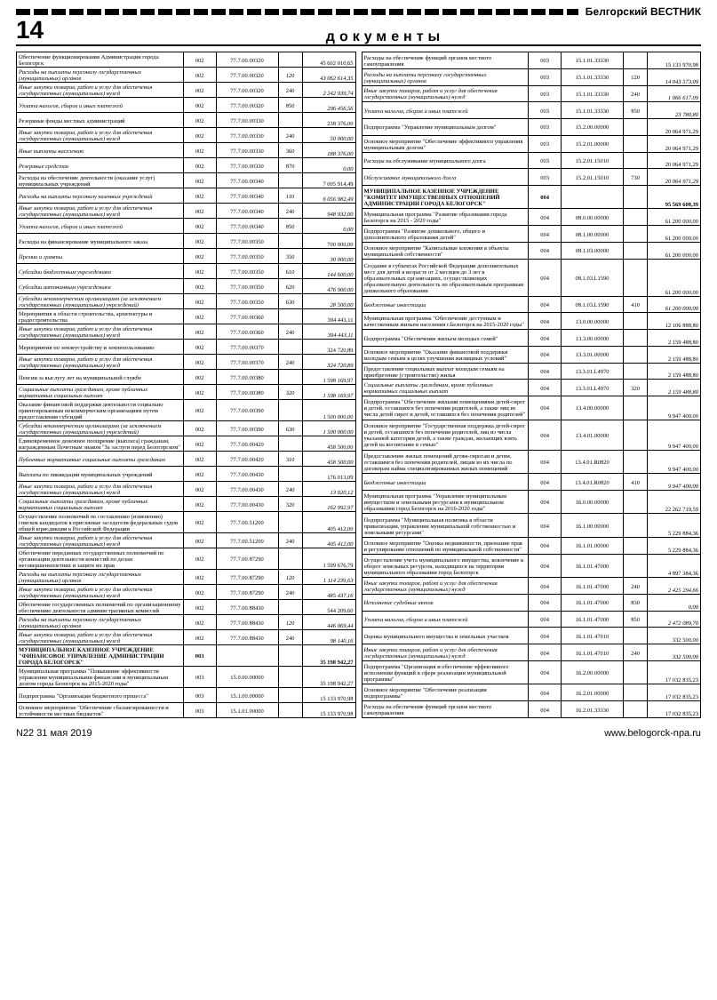Белгорский ВЕСТНИК
14
документы
| Обеспечение функционирования Администрации города Белогорск | 002 | 77.7.00.00320 | | 45 602 010,65 |
| Расходы на выплаты персоналу государственных (муниципальных) органов | 002 | 77.7.00.00320 | 120 | 43 062 614,35 |
| Иные закупки товаров, работ и услуг для обеспечения государственных (муниципальных) нужд | 002 | 77.7.00.00320 | 240 | 2 242 939,74 |
| Уплата налогов, сборов и иных платежей | 002 | 77.7.00.00320 | 850 | 296 456,56 |
| Резервные фонды местных администраций | 002 | 77.7.00.00330 | | 238 376,00 |
| Иные закупки товаров, работ и услуг для обеспечения государственных (муниципальных) нужд | 002 | 77.7.00.00330 | 240 | 50 000,00 |
| Иные выплаты населению | 002 | 77.7.00.00330 | 360 | 188 376,00 |
| Резервные средства | 002 | 77.7.00.00330 | 870 | 0,00 |
| Расходы на обеспечение деятельности (оказание услуг) муниципальных учреждений | 002 | 77.7.00.00340 | | 7 005 914,49 |
| Расходы на выплаты персоналу казенных учреждений | 002 | 77.7.00.00340 | 110 | 6 056 982,49 |
| Иные закупки товаров, работ и услуг для обеспечения государственных (муниципальных) нужд | 002 | 77.7.00.00340 | 240 | 948 932,00 |
| Уплата налогов, сборов и иных платежей | 002 | 77.7.00.00340 | 850 | 0,00 |
| Расходы на финансирование муниципального заказа | 002 | 77.7.00.00350 | | 700 000,00 |
| Премии и гранты | 002 | 77.7.00.00350 | 350 | 30 000,00 |
| Субсидии бюджетным учреждениям | 002 | 77.7.00.00350 | 610 | 144 600,00 |
| Субсидии автономным учреждениям | 002 | 77.7.00.00350 | 620 | 476 900,00 |
| Субсидии некоммерческим организациям (за исключением государственных (муниципальных) учреждений) | 002 | 77.7.00.00350 | 630 | 28 500,00 |
| Мероприятия в области строительства, архитектуры и градостроительства | 002 | 77.7.00.00360 | | 394 443,11 |
| Иные закупки товаров, работ и услуг для обеспечения государственных (муниципальных) нужд | 002 | 77.7.00.00360 | 240 | 394 443,11 |
| Мероприятия по землеустройству и землепользованию | 002 | 77.7.00.00370 | | 324 720,89 |
| Иные закупки товаров, работ и услуг для обеспечения государственных (муниципальных) нужд | 002 | 77.7.00.00370 | 240 | 324 720,89 |
| Пенсии за выслугу лет на муниципальной службе | 002 | 77.7.00.00380 | | 1 598 169,97 |
| Социальные выплаты гражданам, кроме публичных нормативных социальных выплат | 002 | 77.7.00.00380 | 320 | 1 598 169,97 |
| Оказание финансовой поддержки деятельности социально ориентированным некоммерческим организациям путем предоставления субсидий | 002 | 77.7.00.00390 | | 1 500 000,00 |
| Субсидии некоммерческим организациям (за исключением государственных (муниципальных) учреждений) | 002 | 77.7.00.00390 | 630 | 1 500 000,00 |
| Единовременное денежное поощрение (выплата) гражданам, награжденным Почетным знаком "За заслуги перед Белогорском" | 002 | 77.7.00.00420 | | 458 500,00 |
| Публичные нормативные социальные выплаты гражданам | 002 | 77.7.00.00420 | 310 | 458 500,00 |
| Выплаты по ликвидации муниципальных учреждений | 002 | 77.7.00.00430 | | 176 013,09 |
| Иные закупки товаров, работ и услуг для обеспечения государственных (муниципальных) нужд | 002 | 77.7.00.00430 | 240 | 13 020,12 |
| Социальные выплаты гражданам, кроме публичных нормативных социальных выплат | 002 | 77.7.00.00430 | 320 | 162 992,97 |
| Осуществление полномочий по составлению (изменению) списков кандидатов в присяжные заседатели федеральных судов общей юрисдикции в Российской Федерации | 002 | 77.7.00.51200 | | 405 412,00 |
| Иные закупки товаров, работ и услуг для обеспечения государственных (муниципальных) нужд | 002 | 77.7.00.51200 | 240 | 405 412,00 |
| Обеспечение переданных государственных полномочий по организации деятельности комиссий по делам несовершеннолетних и защите их прав | 002 | 77.7.00.87290 | | 1 599 676,79 |
| Расходы на выплаты персоналу государственных (муниципальных) органов | 002 | 77.7.00.87290 | 120 | 1 114 239,63 |
| Иные закупки товаров, работ и услуг для обеспечения государственных (муниципальных) нужд | 002 | 77.7.00.87290 | 240 | 485 437,16 |
| Обеспечение государственных полномочий по организационному обеспечению деятельности административных комиссий | 002 | 77.7.00.88430 | | 544 209,60 |
| Расходы на выплаты персоналу государственных (муниципальных) органов | 002 | 77.7.00.88430 | 120 | 446 069,44 |
| Иные закупки товаров, работ и услуг для обеспечения государственных (муниципальных) нужд | 002 | 77.7.00.88430 | 240 | 98 140,16 |
| МУНИЦИПАЛЬНОЕ КАЗЕННОЕ УЧРЕЖДЕНИЕ "ФИНАНСОВОЕ УПРАВЛЕНИЕ АДМИНИСТРАЦИИ ГОРОДА БЕЛОГОРСК" | 003 | | | 35 198 942,27 |
| Муниципальная программа "Повышение эффективности управления муниципальными финансами и муниципальным долгом города Белогорск на 2015-2020 годы" | 003 | 15.0.00.00000 | | 35 198 942,27 |
| Подпрограмма "Организация бюджетного процесса" | 003 | 15.1.00.00000 | | 15 133 970,98 |
| Основное мероприятие "Обеспечение сбалансированности и устойчивости местных бюджетов" | 003 | 15.1.01.00000 | | 15 133 970,98 |
| Расходы на обеспечение функций органов местного самоуправления | 003 | 15.1.01.33330 | | 15 133 970,98 |
| Расходы на выплаты персоналу государственных (муниципальных) органов | 003 | 15.1.01.33330 | 120 | 14 043 573,09 |
| Иные закупки товаров, работ и услуг для обеспечения государственных (муниципальных) нужд | 003 | 15.1.01.33330 | 240 | 1 066 617,09 |
| Уплата налогов, сборов и иных платежей | 003 | 15.1.01.33330 | 850 | 23 780,80 |
| Подпрограмма "Управление муниципальным долгом" | 003 | 15.2.00.00000 | | 20 064 971,29 |
| Основное мероприятие "Обеспечение эффективного управления муниципальным долгом" | 003 | 15.2.01.00000 | | 20 064 971,29 |
| Расходы на обслуживание муниципального долга | 003 | 15.2.01.15010 | | 20 064 971,29 |
| Обслуживание муниципального долга | 003 | 15.2.01.15010 | 730 | 20 064 971,29 |
| МУНИЦИПАЛЬНОЕ КАЗЕННОЕ УЧРЕЖДЕНИЕ "КОМИТЕТ ИМУЩЕСТВЕННЫХ ОТНОШЕНИЙ АДМИНИСТРАЦИИ ГОРОДА БЕЛОГОРСК" | 004 | | | 95 569 608,39 |
| Муниципальная программа "Развитие образования города Белогорск на 2015 - 2020 годы" | 004 | 08.0.00.00000 | | 61 200 000,00 |
| Подпрограмма "Развитие дошкольного, общего и дополнительного образования детей" | 004 | 08.1.00.00000 | | 61 200 000,00 |
| Основное мероприятие "Капитальные вложения в объекты муниципальной собственности" | 004 | 08.1.03.00000 | | 61 200 000,00 |
| Создание в субъектах Российской Федерации дополнительных мест для детей в возрасте от 2 месяцев до 3 лет в образовательных организациях, осуществляющих образовательную деятельность по образовательным программам дошкольного образования | 004 | 08.1.03.L1590 | | 61 200 000,00 |
| Бюджетные инвестиции | 004 | 08.1.03.L1590 | 410 | 61 200 000,00 |
| Муниципальная программа "Обеспечение доступным и качественным жильем населения г.Белогорск на 2015-2020 годы" | 004 | 13.0.00.00000 | | 12 106 888,80 |
| Подпрограмма "Обеспечение жильем молодых семей" | 004 | 13.3.00.00000 | | 2 159 488,80 |
| Основное мероприятие "Оказание финансовой поддержки молодым семьям в целях улучшения жилищных условий" | 004 | 13.3.01.00000 | | 2 159 488,80 |
| Предоставление социальных выплат молодым семьям на приобретение (строительство) жилья | 004 | 13.3.01.L4970 | | 2 159 488,80 |
| Социальные выплаты гражданам, кроме публичных нормативных социальных выплат | 004 | 13.3.01.L4970 | 320 | 2 159 488,80 |
| Подпрограмма "Обеспечение жилыми помещениями детей-сирот и детей, оставшихся без попечения родителей, а также лиц из числа детей сирот и детей, оставшихся без попечения родителей" | 004 | 13.4.00.00000 | | 9 947 400,00 |
| Основное мероприятие "Государственная поддержка детей-сирот и детей, оставшихся без попечения родителей, лиц из числа указанной категории детей, а также граждан, желающих взять детей на воспитание в семью" | 004 | 13.4.01.00000 | | 9 947 400,00 |
| Предоставление жилых помещений детям-сиротам и детям, оставшимся без попечения родителей, лицам из их числа по договорам найма специализированных жилых помещений | 004 | 13.4.01.R0820 | | 9 947 400,00 |
| Бюджетные инвестиции | 004 | 13.4.01.R0820 | 410 | 9 947 400,00 |
| Муниципальная программа "Управление муниципальным имуществом и земельными ресурсами в муниципальном образовании город Белогорск на 2016-2020 годы" | 004 | 16.0.00.00000 | | 22 262 719,59 |
| Подпрограмма "Муниципальная политика в области приватизации, управления муниципальной собственностью и земельными ресурсами" | 004 | 16.1.00.00000 | | 5 229 884,36 |
| Основное мероприятие "Оценка недвижимости, признание прав и регулирование отношений по муниципальной собственности" | 004 | 16.1.01.00000 | | 5 229 884,36 |
| Осуществление учета муниципального имущества, вовлечение в оборот земельных ресурсов, находящихся на территории муниципального образования город Белогорск | 004 | 16.1.01.47000 | | 4 897 384,36 |
| Иные закупки товаров, работ и услуг для обеспечения государственных (муниципальных) нужд | 004 | 16.1.01.47000 | 240 | 2 425 294,66 |
| Исполнение судебных актов | 004 | 16.1.01.47000 | 830 | 0,00 |
| Уплата налогов, сборов и иных платежей | 004 | 16.1.01.47000 | 850 | 2 472 089,70 |
| Оценка муниципального имущества и земельных участков | 004 | 16.1.01.47010 | | 332 500,00 |
| Иные закупки товаров, работ и услуг для обеспечения государственных (муниципальных) нужд | 004 | 16.1.01.47010 | 240 | 332 500,00 |
| Подпрограмма "Организация и обеспечение эффективного исполнения функций в сфере реализации муниципальной программы" | 004 | 16.2.00.00000 | | 17 032 835,23 |
| Основное мероприятие "Обеспечение реализации подпрограммы" | 004 | 16.2.01.00000 | | 17 032 835,23 |
| Расходы на обеспечение функций органов местного самоуправления | 004 | 16.2.01.33330 | | 17 032 835,23 |
N22 31 мая 2019 www.belogorck-npa.ru